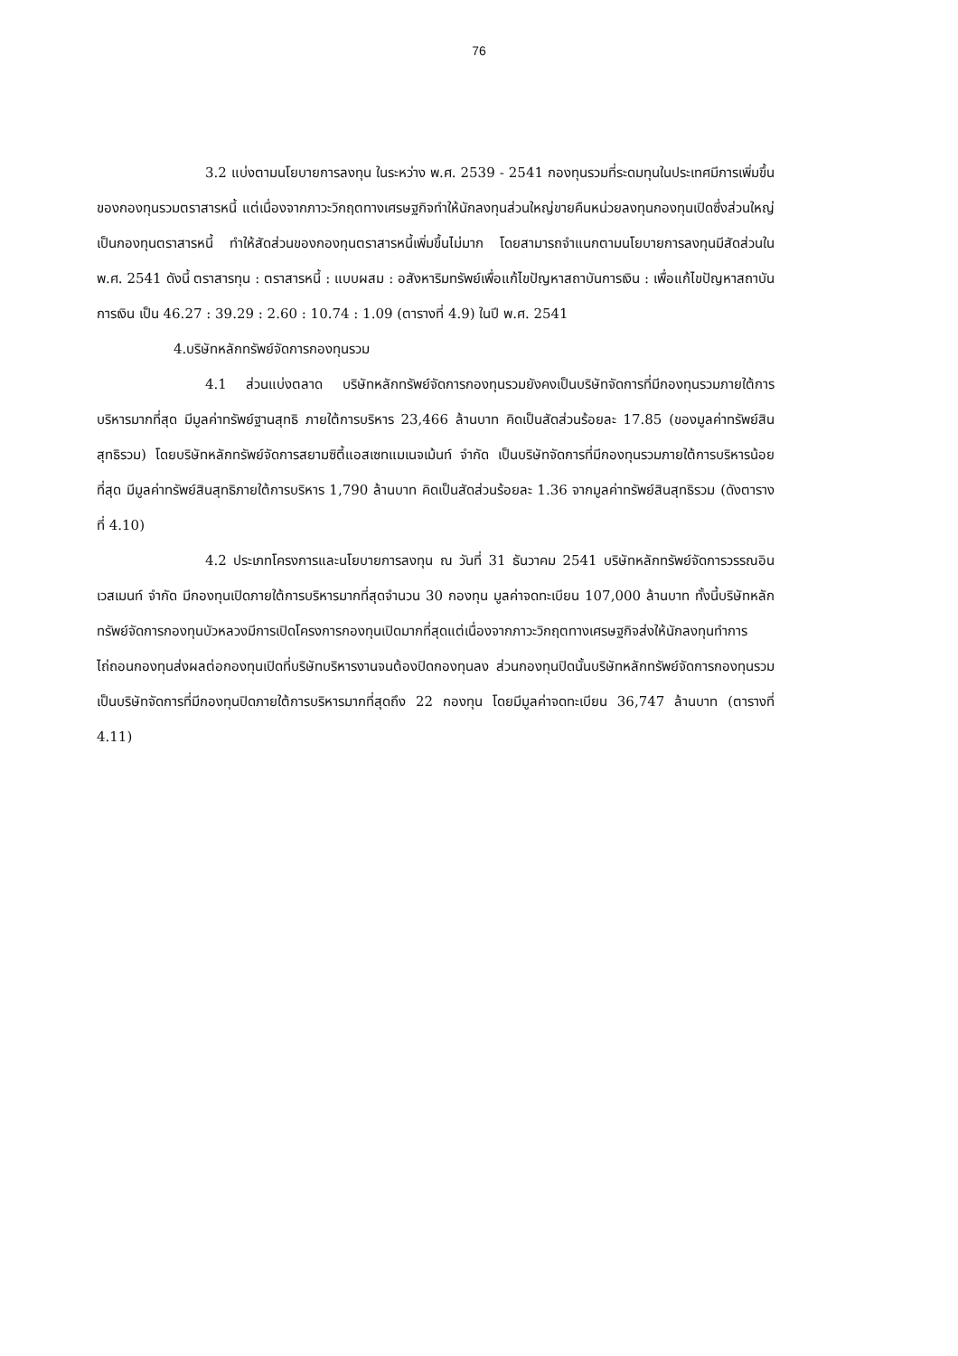76
3.2 แบ่งตามนโยบายการลงทุน ในระหว่าง พ.ศ. 2539 - 2541 กองทุนรวมที่ระดมทุนในประเทศมีการเพิ่มขึ้นของกองทุนรวมตราสารหนี้ แต่เนื่องจากภาวะวิกฤตทางเศรษฐกิจทำให้นักลงทุนส่วนใหญ่ขายคืนหน่วยลงทุนกองทุนเปิดซึ่งส่วนใหญ่เป็นกองทุนตราสารหนี้ ทำให้สัดส่วนของกองทุนตราสารหนี้เพิ่มขึ้นไม่มาก โดยสามารถจำแนกตามนโยบายการลงทุนมีสัดส่วนใน พ.ศ. 2541 ดังนี้ ตราสารทุน : ตราสารหนี้ : แบบผสม : อสังหาริมทรัพย์เพื่อแก้ไขปัญหาสถาบันการเงิน : เพื่อแก้ไขปัญหาสถาบันการเงิน เป็น 46.27 : 39.29 : 2.60 : 10.74 : 1.09 (ตารางที่ 4.9) ในปี พ.ศ. 2541
4.บริษัทหลักทรัพย์จัดการกองทุนรวม
4.1 ส่วนแบ่งตลาด บริษัทหลักทรัพย์จัดการกองทุนรวมยังคงเป็นบริษัทจัดการที่มีกองทุนรวมภายใต้การบริหารมากที่สุด มีมูลค่าทรัพย์ฐานสุทธิ ภายใต้การบริหาร 23,466 ล้านบาท คิดเป็นสัดส่วนร้อยละ 17.85 (ของมูลค่าทรัพย์สินสุทธิรวม) โดยบริษัทหลักทรัพย์จัดการสยามซิตี้แอสเซทแมเนจเม้นท์ จำกัด เป็นบริษัทจัดการที่มีกองทุนรวมภายใต้การบริหารน้อยที่สุด มีมูลค่าทรัพย์สินสุทธิภายใต้การบริหาร 1,790 ล้านบาท คิดเป็นสัดส่วนร้อยละ 1.36 จากมูลค่าทรัพย์สินสุทธิรวม (ดังตารางที่ 4.10)
4.2 ประเภทโครงการและนโยบายการลงทุน ณ วันที่ 31 ธันวาคม 2541 บริษัทหลักทรัพย์จัดการวรรณอินเวสเมนท์ จำกัด มีกองทุนเปิดภายใต้การบริหารมากที่สุดจำนวน 30 กองทุน มูลค่าจดทะเบียน 107,000 ล้านบาท ทั้งนี้บริษัทหลักทรัพย์จัดการกองทุนบัวหลวงมีการเปิดโครงการกองทุนเปิดมากที่สุดแต่เนื่องจากภาวะวิกฤตทางเศรษฐกิจส่งให้นักลงทุนทำการไถ่ถอนกองทุนส่งผลต่อกองทุนเปิดที่บริษัทบริหารงานจนต้องปิดกองทุนลง ส่วนกองทุนปิดนั้นบริษัทหลักทรัพย์จัดการกองทุนรวมเป็นบริษัทจัดการที่มีกองทุนปิดภายใต้การบริหารมากที่สุดถึง 22 กองทุน โดยมีมูลค่าจดทะเบียน 36,747 ล้านบาท (ตารางที่ 4.11)